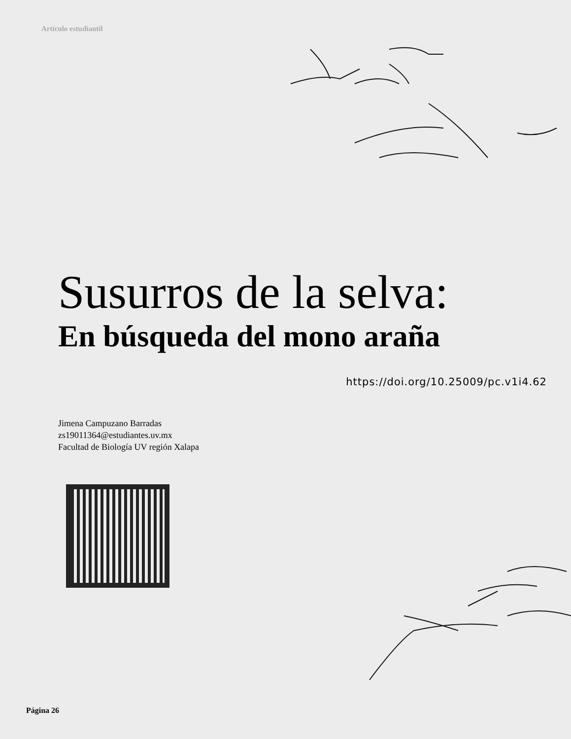Artículo estudiantil
Susurros de la selva:
En búsqueda del mono araña
https://doi.org/10.25009/pc.v1i4.62
Jimena Campuzano Barradas
zs19011364@estudiantes.uv.mx
Facultad de Biología UV región Xalapa
Página 26